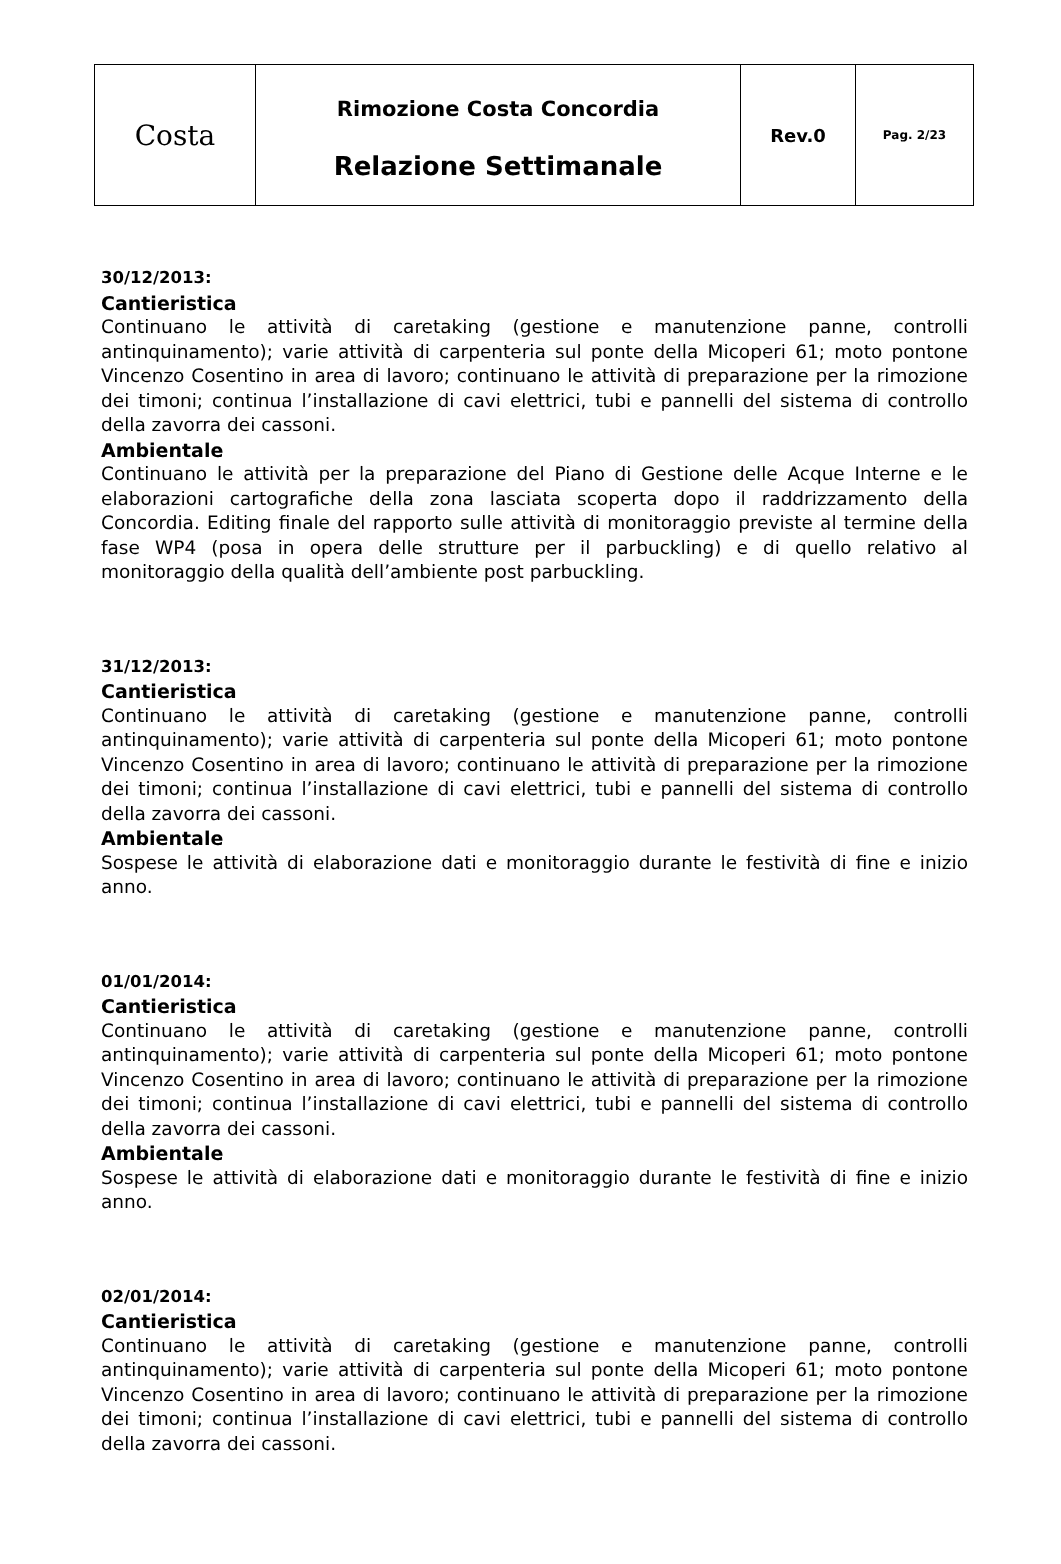| Costa | Rimozione Costa Concordia Relazione Settimanale | Rev.0 | Pag. 2/23 |
30/12/2013:
Cantieristica
Continuano le attività di caretaking (gestione e manutenzione panne, controlli antinquinamento); varie attività di carpenteria sul ponte della Micoperi 61; moto pontone Vincenzo Cosentino in area di lavoro; continuano le attività di preparazione per la rimozione dei timoni; continua l’installazione di cavi elettrici, tubi e pannelli del sistema di controllo della zavorra dei cassoni.
Ambientale
Continuano le attività per la preparazione del Piano di Gestione delle Acque Interne e le elaborazioni cartografiche della zona lasciata scoperta dopo il raddrizzamento della Concordia. Editing finale del rapporto sulle attività di monitoraggio previste al termine della fase WP4 (posa in opera delle strutture per il parbuckling) e di quello relativo al monitoraggio della qualità dell’ambiente post parbuckling.
31/12/2013:
Cantieristica
Continuano le attività di caretaking (gestione e manutenzione panne, controlli antinquinamento); varie attività di carpenteria sul ponte della Micoperi 61; moto pontone Vincenzo Cosentino in area di lavoro; continuano le attività di preparazione per la rimozione dei timoni; continua l’installazione di cavi elettrici, tubi e pannelli del sistema di controllo della zavorra dei cassoni.
Ambientale
Sospese le attività di elaborazione dati e monitoraggio durante le festività di fine e inizio anno.
01/01/2014:
Cantieristica
Continuano le attività di caretaking (gestione e manutenzione panne, controlli antinquinamento); varie attività di carpenteria sul ponte della Micoperi 61; moto pontone Vincenzo Cosentino in area di lavoro; continuano le attività di preparazione per la rimozione dei timoni; continua l’installazione di cavi elettrici, tubi e pannelli del sistema di controllo della zavorra dei cassoni.
Ambientale
Sospese le attività di elaborazione dati e monitoraggio durante le festività di fine e inizio anno.
02/01/2014:
Cantieristica
Continuano le attività di caretaking (gestione e manutenzione panne, controlli antinquinamento); varie attività di carpenteria sul ponte della Micoperi 61; moto pontone Vincenzo Cosentino in area di lavoro; continuano le attività di preparazione per la rimozione dei timoni; continua l’installazione di cavi elettrici, tubi e pannelli del sistema di controllo della zavorra dei cassoni.